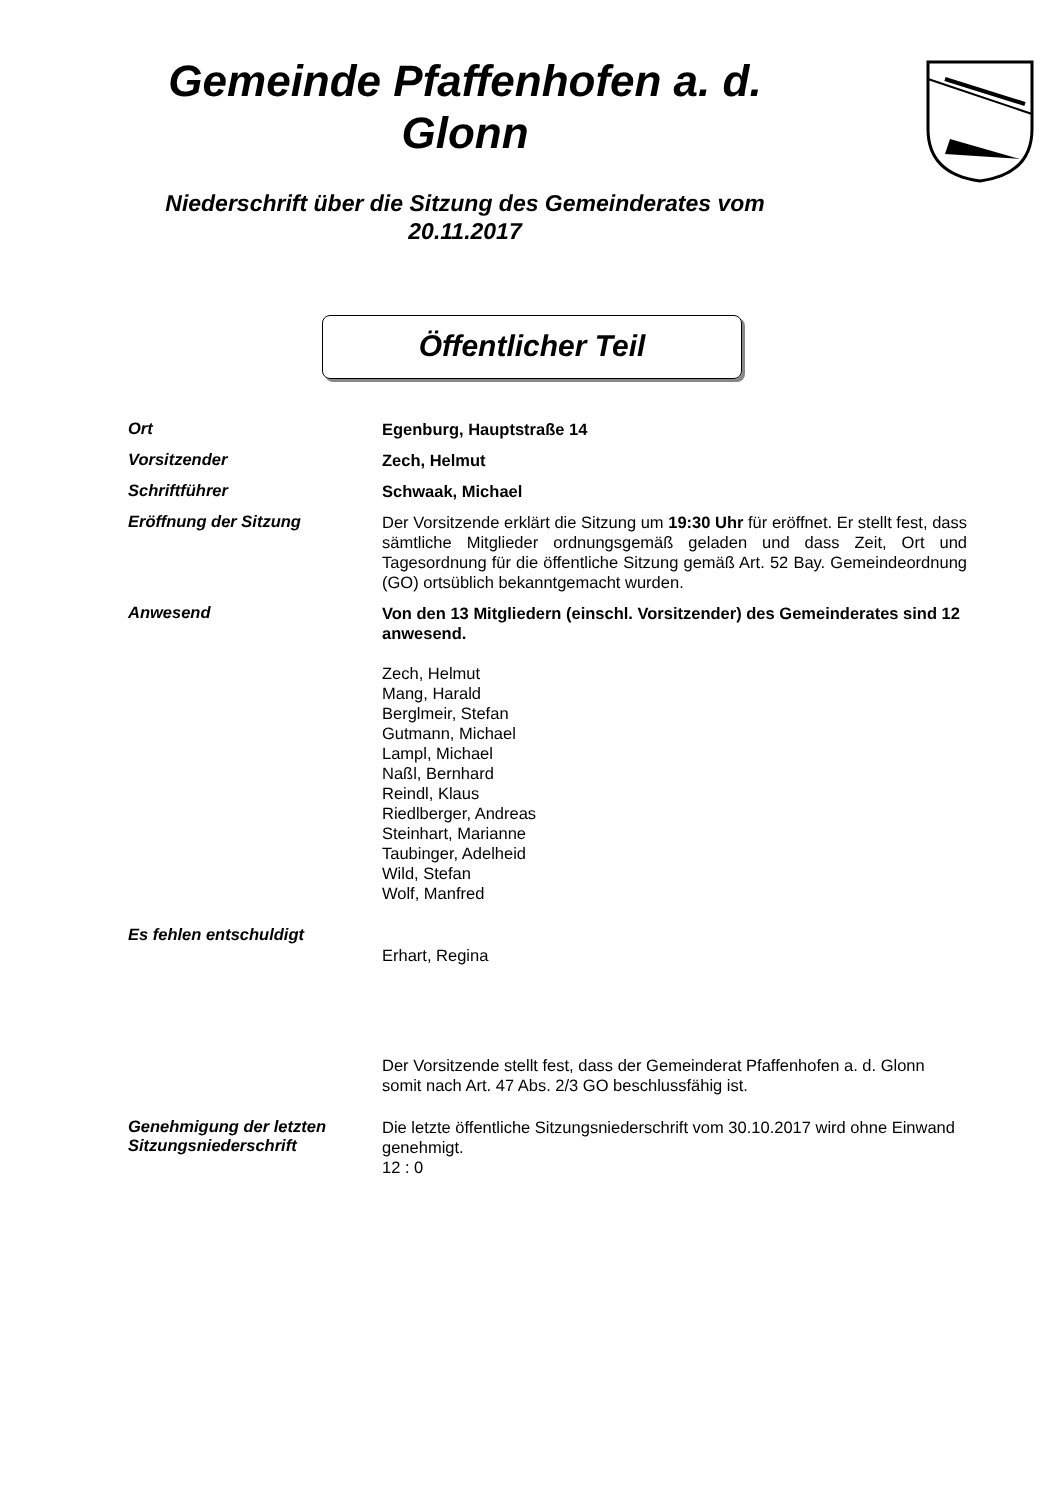Gemeinde Pfaffenhofen a. d. Glonn
Niederschrift über die Sitzung des Gemeinderates vom 20.11.2017
Öffentlicher Teil
Ort
Egenburg, Hauptstraße 14
Vorsitzender
Zech, Helmut
Schriftführer
Schwaak, Michael
Eröffnung der Sitzung
Der Vorsitzende erklärt die Sitzung um 19:30 Uhr für eröffnet. Er stellt fest, dass sämtliche Mitglieder ordnungsgemäß geladen und dass Zeit, Ort und Tagesordnung für die öffentliche Sitzung gemäß Art. 52 Bay. Gemeindeordnung (GO) ortsüblich bekanntgemacht wurden.
Anwesend
Von den 13 Mitgliedern (einschl. Vorsitzender) des Gemeinderates sind 12 anwesend.
Zech, Helmut
Mang, Harald
Berglmeir, Stefan
Gutmann, Michael
Lampl, Michael
Naßl, Bernhard
Reindl, Klaus
Riedlberger, Andreas
Steinhart, Marianne
Taubinger, Adelheid
Wild, Stefan
Wolf, Manfred
Es fehlen entschuldigt
Erhart, Regina
Der Vorsitzende stellt fest, dass der Gemeinderat Pfaffenhofen a. d. Glonn somit nach Art. 47 Abs. 2/3 GO beschlussfähig ist.
Genehmigung der letzten Sitzungsniederschrift
Die letzte öffentliche Sitzungsniederschrift vom 30.10.2017 wird ohne Einwand genehmigt.
12 : 0